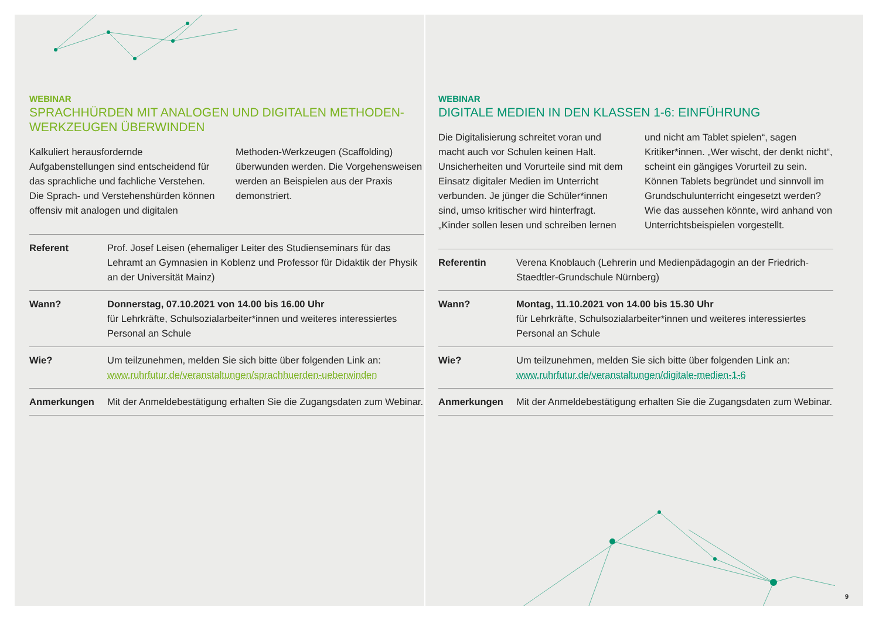WEBINAR
SPRACHHÜRDEN MIT ANALOGEN UND DIGITALEN METHODEN-WERKZEUGEN ÜBERWINDEN
Kalkuliert herausfordernde Aufgabenstellungen sind entscheidend für das sprachliche und fachliche Verstehen. Die Sprach- und Verstehenshürden können offensiv mit analogen und digitalen Methoden-Werkzeugen (Scaffolding) überwunden werden. Die Vorgehensweisen werden an Beispielen aus der Praxis demonstriert.
| Referent | Prof. Josef Leisen (ehemaliger Leiter des Studienseminars für das Lehramt an Gymnasien in Koblenz und Professor für Didaktik der Physik an der Universität Mainz) |
| Wann? | Donnerstag, 07.10.2021 von 14.00 bis 16.00 Uhr für Lehrkräfte, Schulsozialarbeiter*innen und weiteres interessiertes Personal an Schule |
| Wie? | Um teilzunehmen, melden Sie sich bitte über folgenden Link an: www.ruhrfutur.de/veranstaltungen/sprachhuerden-ueberwinden |
| Anmerkungen | Mit der Anmeldebestätigung erhalten Sie die Zugangsdaten zum Webinar. |
WEBINAR
DIGITALE MEDIEN IN DEN KLASSEN 1-6: EINFÜHRUNG
Die Digitalisierung schreitet voran und macht auch vor Schulen keinen Halt. Unsicherheiten und Vorurteile sind mit dem Einsatz digitaler Medien im Unterricht verbunden. Je jünger die Schüler*innen sind, umso kritischer wird hinterfragt. „Kinder sollen lesen und schreiben lernen und nicht am Tablet spielen“, sagen Kritiker*innen. „Wer wischt, der denkt nicht“, scheint ein gängiges Vorurteil zu sein. Können Tablets begründet und sinnvoll im Grundschulunterricht eingesetzt werden? Wie das aussehen könnte, wird anhand von Unterrichtsbeispielen vorgestellt.
| Referentin | Verena Knoblauch (Lehrerin und Medienpädagogin an der Friedrich-Staedtler-Grundschule Nürnberg) |
| Wann? | Montag, 11.10.2021 von 14.00 bis 15.30 Uhr für Lehrkräfte, Schulsozialarbeiter*innen und weiteres interessiertes Personal an Schule |
| Wie? | Um teilzunehmen, melden Sie sich bitte über folgenden Link an: www.ruhrfutur.de/veranstaltungen/digitale-medien-1-6 |
| Anmerkungen | Mit der Anmeldebestätigung erhalten Sie die Zugangsdaten zum Webinar. |
9